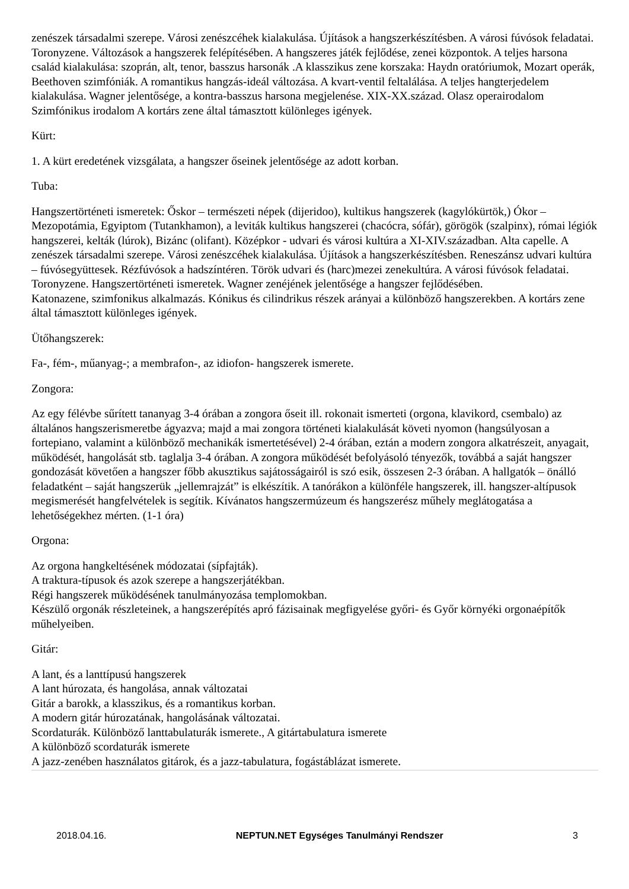zenészek társadalmi szerepe. Városi zenészcéhek kialakulása. Újítások a hangszerkészítésben. A városi fúvósok feladatai. Toronyzene. Változások a hangszerek felépítésében. A hangszeres játék fejlődése, zenei központok. A teljes harsona család kialakulása: szoprán, alt, tenor, basszus harsonák .A klasszikus zene korszaka: Haydn oratóriumok, Mozart operák, Beethoven szimfóniák. A romantikus hangzás-ideál változása. A kvart-ventil feltalálása. A teljes hangterjedelem kialakulása. Wagner jelentősége, a kontra-basszus harsona megjelenése. XIX-XX.század. Olasz operairodalom Szimfónikus irodalom A kortárs zene által támasztott különleges igények.
Kürt:
1. A kürt eredetének vizsgálata, a hangszer őseinek jelentősége az adott korban.
Tuba:
Hangszertörténeti ismeretek: Őskor – természeti népek (dijeridoo), kultikus hangszerek (kagylókürtök,) Ókor – Mezopotámia, Egyiptom (Tutankhamon), a leviták kultikus hangszerei (chacócra, sófár), görögök (szalpinx), római légiók hangszerei, kelták (lúrok), Bizánc (olifant). Középkor - udvari és városi kultúra a XI-XIV.században. Alta capelle. A zenészek társadalmi szerepe. Városi zenészcéhek kialakulása. Újítások a hangszerkészítésben. Reneszánsz udvari kultúra – fúvósegyüttesek. Rézfúvósok a hadszíntéren. Török udvari és (harc)mezei zenekultúra. A városi fúvósok feladatai. Toronyzene. Hangszertörténeti ismeretek. Wagner zenéjének jelentősége a hangszer fejlődésében.
Katonazene, szimfonikus alkalmazás. Kónikus és cilindrikus részek arányai a különböző hangszerekben. A kortárs zene által támasztott különleges igények.
Ütőhangszerek:
Fa-, fém-, műanyag-; a membrafon-, az idiofon- hangszerek ismerete.
Zongora:
Az egy félévbe sűrített tananyag 3-4 órában a zongora őseit ill. rokonait ismerteti (orgona, klavikord, csembalo) az általános hangszerismeretbe ágyazva; majd a mai zongora történeti kialakulását követi nyomon (hangsúlyosan a fortepiano, valamint a különböző mechanikák ismertetésével) 2-4 órában, eztán a modern zongora alkatrészeit, anyagait, működését, hangolását stb. taglalja 3-4 órában. A zongora működését befolyásoló tényezők, továbbá a saját hangszer gondozását követően a hangszer főbb akusztikus sajátosságairól is szó esik, összesen 2-3 órában. A hallgatók – önálló feladatként – saját hangszerük „jellemrajzát” is elkészítik. A tanórákon a különféle hangszerek, ill. hangszer-altípusok megismerését hangfelvételek is segítik. Kívánatos hangszermúzeum és hangszerész műhely meglátogatása a lehetőségekhez mérten. (1-1 óra)
Orgona:
Az orgona hangkeltésének módozatai (sípfajták).
A traktura-típusok és azok szerepe a hangszerjátékban.
Régi hangszerek működésének tanulmányozása templomokban.
Készülő orgonák részleteinek, a hangszerépítés apró fázisainak megfigyelése győri- és Győr környéki orgonaépítők műhelyeiben.
Gitár:
A lant, és a lanttípusú hangszerek
A lant húrozata, és hangolása, annak változatai
Gitár a barokk, a klasszikus, és a romantikus korban.
A modern gitár húrozatának, hangolásának változatai.
Scordaturák. Különböző lanttabulaturák ismerete., A gitártabulatura ismerete
A különböző scordaturák ismerete
A jazz-zenében használatos gitárok, és a jazz-tabulatura, fogástáblázat ismerete.
2018.04.16. NEPTUN.NET Egységes Tanulmányi Rendszer 3